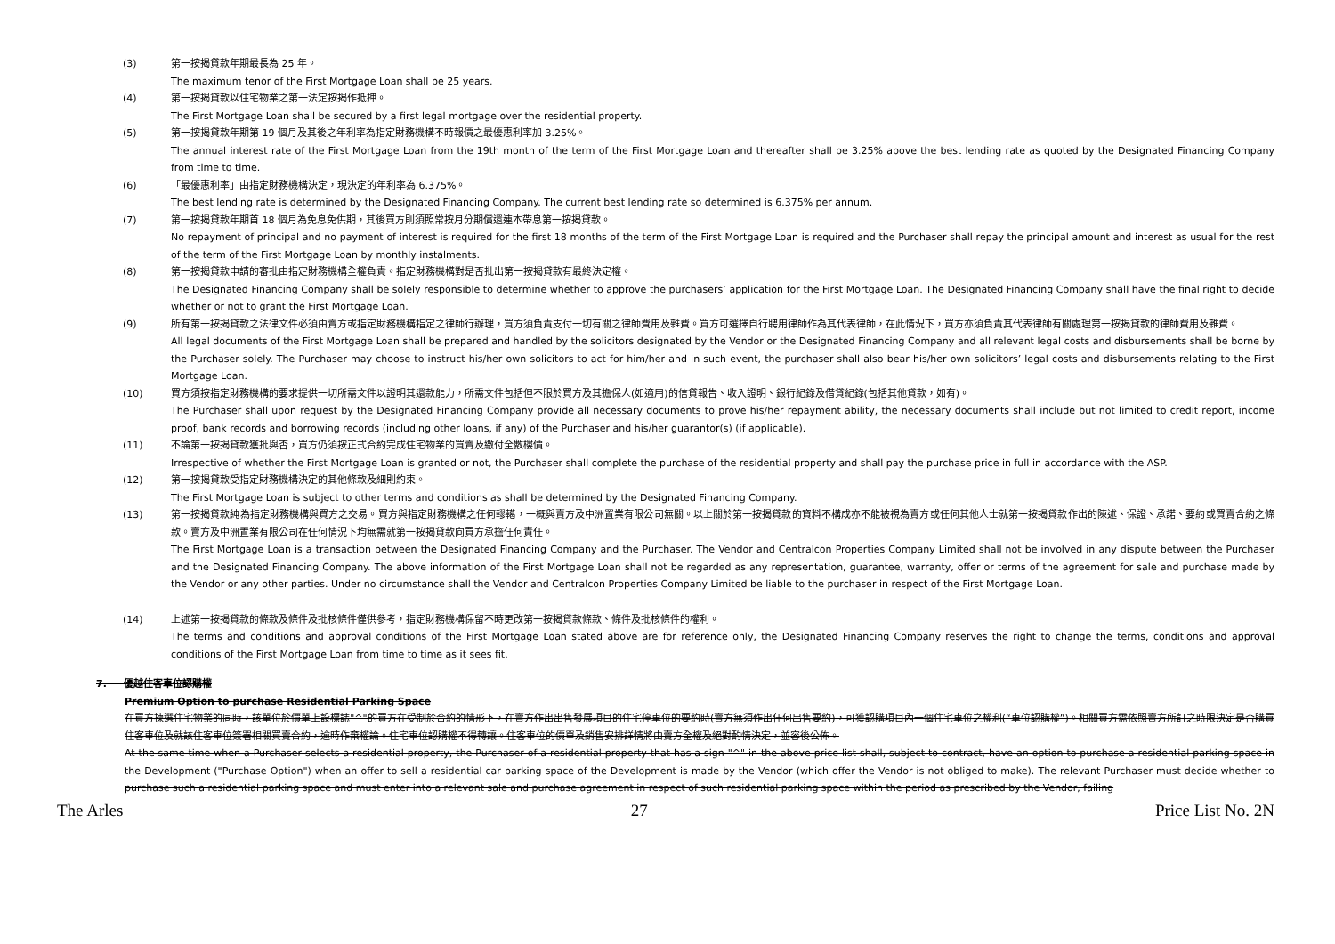(3)
第一按揭貸款年期最長為 25 年。
The maximum tenor of the First Mortgage Loan shall be 25 years.
(4)
第一按揭貸款以住宅物業之第一法定按揭作抵押。
The First Mortgage Loan shall be secured by a first legal mortgage over the residential property.
(5)
第一按揭貸款年期第 19 個月及其後之年利率為指定財務機構不時報價之最優惠利率加 3.25%。
The annual interest rate of the First Mortgage Loan from the 19th month of the term of the First Mortgage Loan and thereafter shall be 3.25% above the best lending rate as quoted by the Designated Financing Company from time to time.
(6)
「最優惠利率」由指定財務機構決定，現決定的年利率為 6.375%。
The best lending rate is determined by the Designated Financing Company. The current best lending rate so determined is 6.375% per annum.
(7)
第一按揭貸款年期首 18 個月為免息免供期，其後買方則須照常按月分期償還連本帶息第一按揭貸款。
No repayment of principal and no payment of interest is required for the first 18 months of the term of the First Mortgage Loan is required and the Purchaser shall repay the principal amount and interest as usual for the rest of the term of the First Mortgage Loan by monthly instalments.
(8)
第一按揭貸款申請的審批由指定財務機構全權負責。指定財務機構對是否批出第一按揭貸款有最終決定權。
The Designated Financing Company shall be solely responsible to determine whether to approve the purchasers’ application for the First Mortgage Loan. The Designated Financing Company shall have the final right to decide whether or not to grant the First Mortgage Loan.
(9)
所有第一按揭貸款之法律文件必須由賣方或指定財務機構指定之律師行辦理，買方須負責支付一切有關之律師費用及雜費。買方可選擇自行聘用律師作為其代表律師，在此情況下，買方亦須負責其代表律師有關處理第一按揭貸款的律師費用及雜費。
All legal documents of the First Mortgage Loan shall be prepared and handled by the solicitors designated by the Vendor or the Designated Financing Company and all relevant legal costs and disbursements shall be borne by the Purchaser solely. The Purchaser may choose to instruct his/her own solicitors to act for him/her and in such event, the purchaser shall also bear his/her own solicitors’ legal costs and disbursements relating to the First Mortgage Loan.
(10)
買方須按指定財務機構的要求提供一切所需文件以證明其還款能力，所需文件包括但不限於買方及其擔保人(如適用)的信貸報告、收入證明、銀行紀錄及借貸紀錄(包括其他貸款，如有)。
The Purchaser shall upon request by the Designated Financing Company provide all necessary documents to prove his/her repayment ability, the necessary documents shall include but not limited to credit report, income proof, bank records and borrowing records (including other loans, if any) of the Purchaser and his/her guarantor(s) (if applicable).
(11)
不論第一按揭貸款獲批與否，買方仍須按正式合約完成住宅物業的買賣及繳付全數樓價。
Irrespective of whether the First Mortgage Loan is granted or not, the Purchaser shall complete the purchase of the residential property and shall pay the purchase price in full in accordance with the ASP.
(12)
第一按揭貸款受指定財務機構決定的其他條款及細則約束。
The First Mortgage Loan is subject to other terms and conditions as shall be determined by the Designated Financing Company.
(13)
第一按揭貸款純為指定財務機構與買方之交易。買方與指定財務機構之任何轇轕，一概與賣方及中洲置業有限公司無關。以上關於第一按揭貸款的資料不構成亦不能被視為賣方或任何其他人士就第一按揭貸款作出的陳述、保證、承諾、要約或買賣合約之條款。賣方及中洲置業有限公司在任何情況下均無需就第一按揭貸款向買方承擔任何責任。
The First Mortgage Loan is a transaction between the Designated Financing Company and the Purchaser. The Vendor and Centralcon Properties Company Limited shall not be involved in any dispute between the Purchaser and the Designated Financing Company. The above information of the First Mortgage Loan shall not be regarded as any representation, guarantee, warranty, offer or terms of the agreement for sale and purchase made by the Vendor or any other parties. Under no circumstance shall the Vendor and Centralcon Properties Company Limited be liable to the purchaser in respect of the First Mortgage Loan.
(14)
上述第一按揭貸款的條款及條件及批核條件僅供參考，指定財務機構保留不時更改第一按揭貸款條款、條件及批核條件的權利。
The terms and conditions and approval conditions of the First Mortgage Loan stated above are for reference only, the Designated Financing Company reserves the right to change the terms, conditions and approval conditions of the First Mortgage Loan from time to time as it sees fit.
7. 優越住客車位認購權
Premium Option to purchase Residential Parking Space
在買方揀選住宅物業的同時，該單位於價單上設標誌"^"的買方在受制於合約的情形下，在賣方作出出售發展項目的住宅停車位的要約時(賣方無須作出任何出售要約)，可獲認購項目內一個住宅車位之權利(“車位認購權”)。相關買方需依照賣方所訂之時限決定是否購買住客車位及就該住客車位簽署相關買賣合約，逾時作棄權論。住宅車位認購權不得轉讓。住客車位的價單及銷售安排詳情將由賣方全權及絕對酌情決定，並容後公佈。
At the same time when a Purchaser selects a residential property, the Purchaser of a residential property that has a sign "^" in the above price list shall, subject to contract, have an option to purchase a residential parking space in the Development ("Purchase Option") when an offer to sell a residential car parking space of the Development is made by the Vendor (which offer the Vendor is not obliged to make). The relevant Purchaser must decide whether to purchase such a residential parking space and must enter into a relevant sale and purchase agreement in respect of such residential parking space within the period as prescribed by the Vendor, failing
The Arles 27 Price List No. 2N